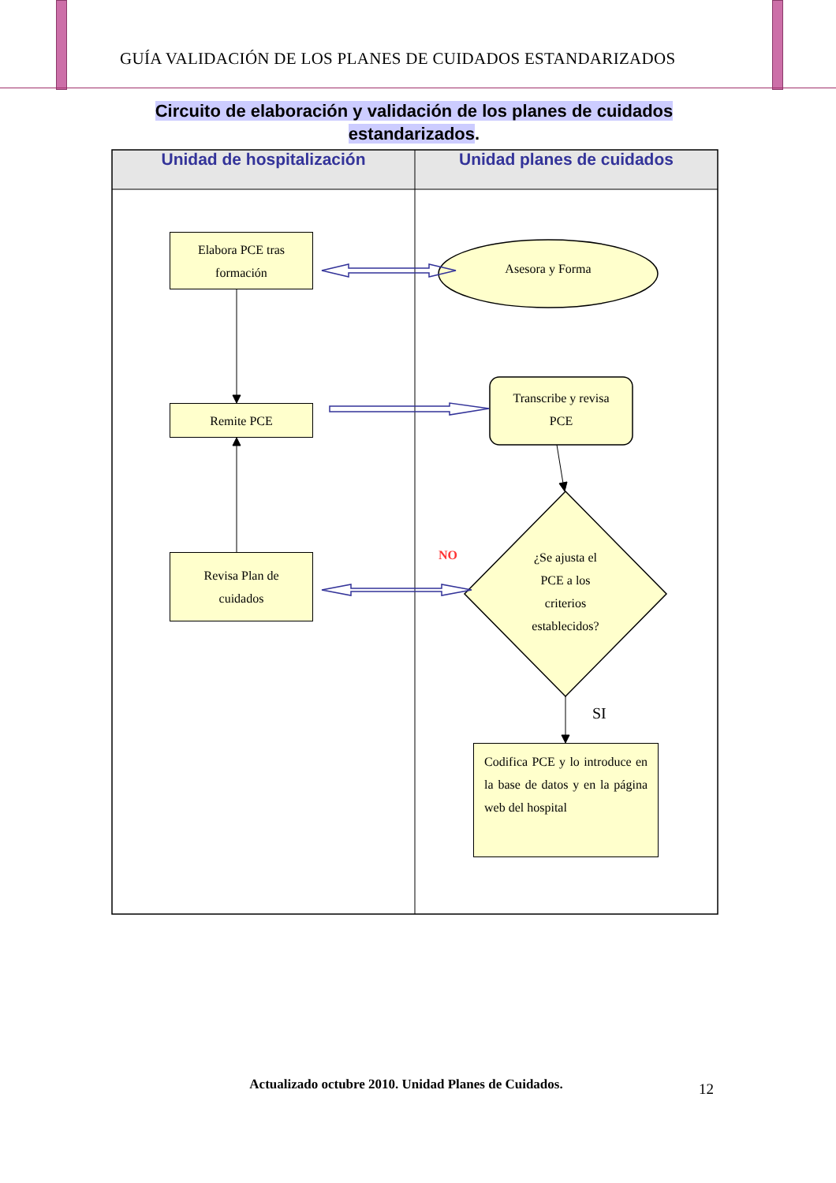GUÍA VALIDACIÓN DE LOS PLANES DE CUIDADOS ESTANDARIZADOS
Circuito de elaboración y validación de los planes de cuidados
estandarizados.
Unidad de hospitalización Unidad planes de cuidados
Elabora PCE tras
formación
Asesora y Forma
Remite PCE
Transcribe y revisa
PCE
NO
¿Se ajusta el
PCE a los
criterios
establecidos?
Revisa Plan de
cuidados
SI
Codifica PCE y lo introduce en la base de datos y en la página web del hospital
Actualizado octubre 2010. Unidad Planes de Cuidados. 12